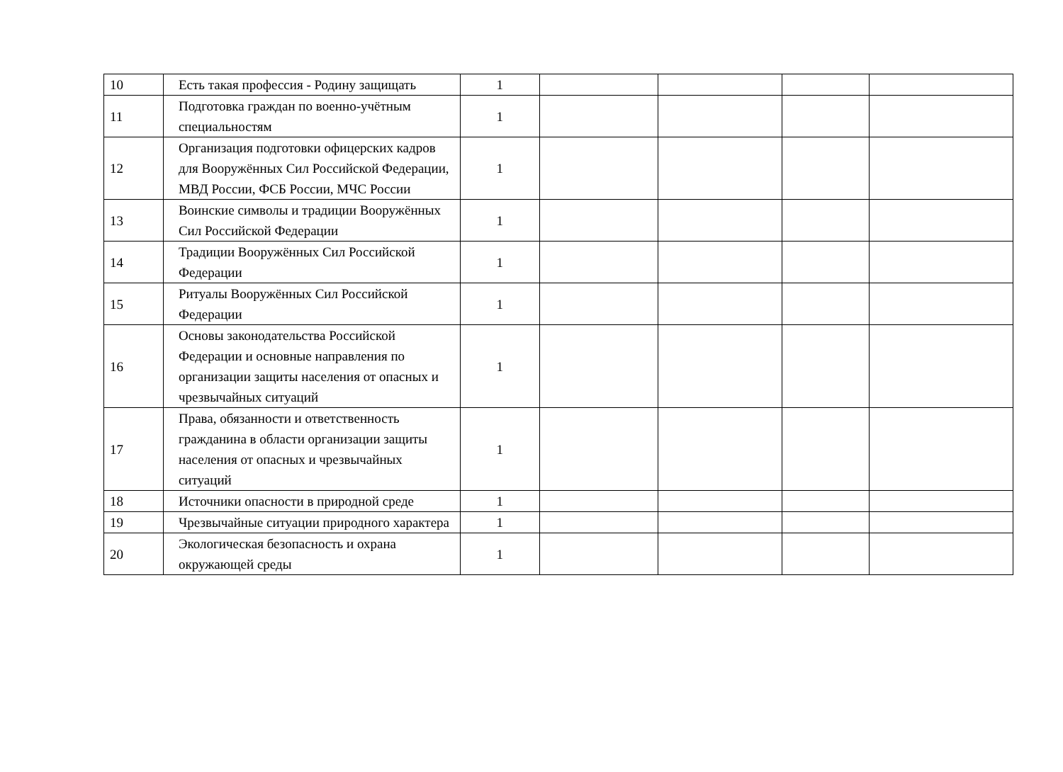| 10 | Есть такая профессия - Родину защищать | 1 | | | | |
| 11 | Подготовка граждан по военно-учётным специальностям | 1 | | | | |
| 12 | Организация подготовки офицерских кадров для Вооружённых Сил Российской Федерации, МВД России, ФСБ России, МЧС России | 1 | | | | |
| 13 | Воинские символы и традиции Вооружённых Сил Российской Федерации | 1 | | | | |
| 14 | Традиции Вооружённых Сил Российской Федерации | 1 | | | | |
| 15 | Ритуалы Вооружённых Сил Российской Федерации | 1 | | | | |
| 16 | Основы законодательства Российской Федерации и основные направления по организации защиты населения от опасных и чрезвычайных ситуаций | 1 | | | | |
| 17 | Права, обязанности и ответственность гражданина в области организации защиты населения от опасных и чрезвычайных ситуаций | 1 | | | | |
| 18 | Источники опасности в природной среде | 1 | | | | |
| 19 | Чрезвычайные ситуации природного характера | 1 | | | | |
| 20 | Экологическая безопасность и охрана окружающей среды | 1 | | | | |